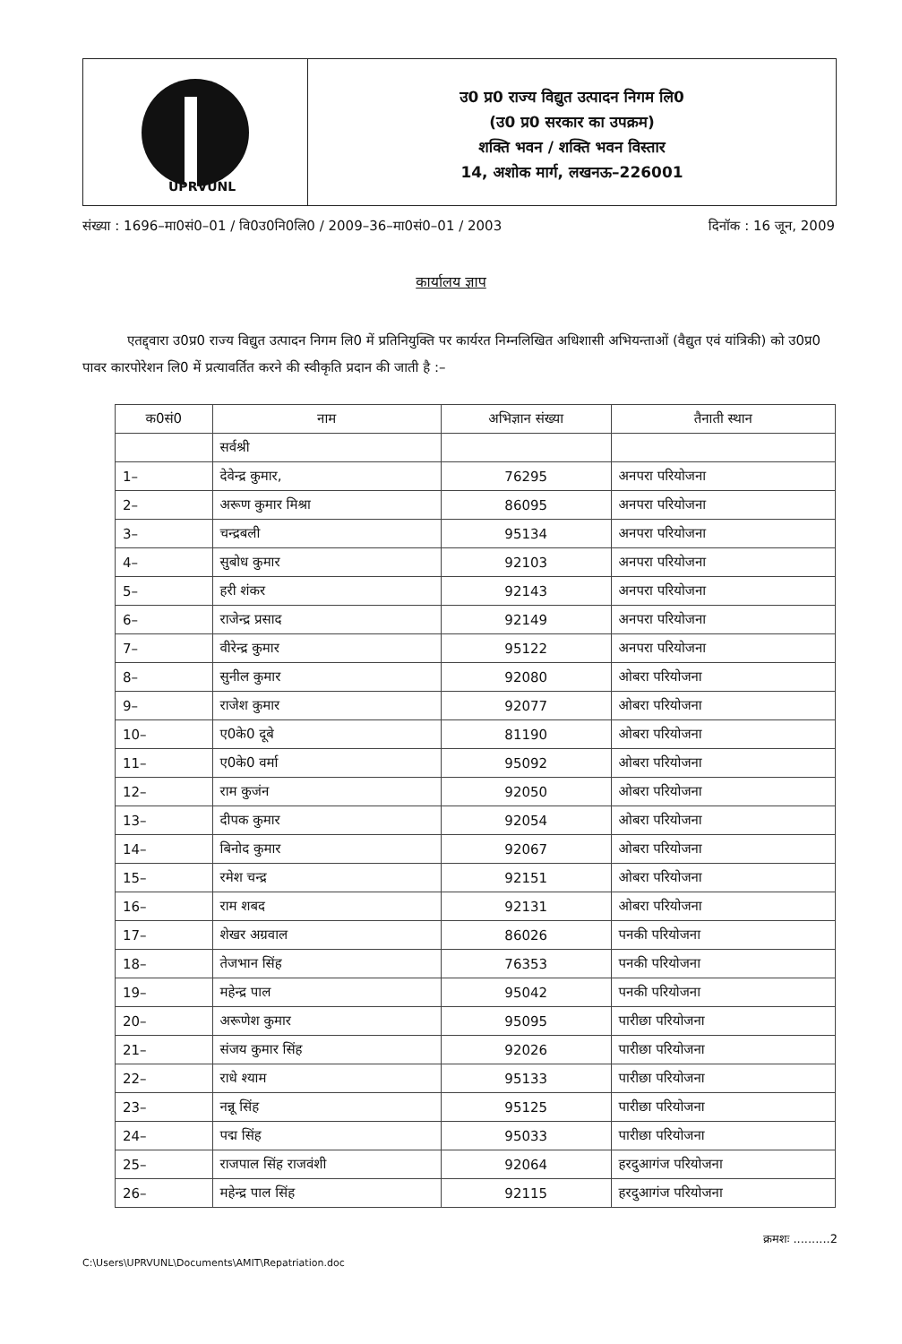UPRVUNL
उ0 प्र0 राज्य विद्युत उत्पादन निगम लि0
(उ0 प्र0 सरकार का उपक्रम)
शक्ति भवन / शक्ति भवन विस्तार
14, अशोक मार्ग, लखनऊ–226001
संख्या : 1696–मा0सं0–01 / वि0उ0नि0लि0 / 2009–36–मा0सं0–01 / 2003 दिनॉक : 16 जून, 2009
कार्यालय ज्ञाप
एतद्द्वारा उ0प्र0 राज्य विद्युत उत्पादन निगम लि0 में प्रतिनियुक्ति पर कार्यरत निम्नलिखित अधिशासी अभियन्ताओं (वैद्युत एवं यांत्रिकी) को उ0प्र0 पावर कारपोरेशन लि0 में प्रत्यावर्तित करने की स्वीकृति प्रदान की जाती है :–
| क0सं0 | नाम | अभिज्ञान संख्या | तैनाती स्थान |
| --- | --- | --- | --- |
| | सर्वश्री | | |
| 1– | देवेन्द्र कुमार, | 76295 | अनपरा परियोजना |
| 2– | अरूण कुमार मिश्रा | 86095 | अनपरा परियोजना |
| 3– | चन्द्रबली | 95134 | अनपरा परियोजना |
| 4– | सुबोध कुमार | 92103 | अनपरा परियोजना |
| 5– | हरी शंकर | 92143 | अनपरा परियोजना |
| 6– | राजेन्द्र प्रसाद | 92149 | अनपरा परियोजना |
| 7– | वीरेन्द्र कुमार | 95122 | अनपरा परियोजना |
| 8– | सुनील कुमार | 92080 | ओबरा परियोजना |
| 9– | राजेश कुमार | 92077 | ओबरा परियोजना |
| 10– | ए0के0 दूबे | 81190 | ओबरा परियोजना |
| 11– | ए0के0 वर्मा | 95092 | ओबरा परियोजना |
| 12– | राम कुजंन | 92050 | ओबरा परियोजना |
| 13– | दीपक कुमार | 92054 | ओबरा परियोजना |
| 14– | बिनोद कुमार | 92067 | ओबरा परियोजना |
| 15– | रमेश चन्द्र | 92151 | ओबरा परियोजना |
| 16– | राम शबद | 92131 | ओबरा परियोजना |
| 17– | शेखर अग्रवाल | 86026 | पनकी परियोजना |
| 18– | तेजभान सिंह | 76353 | पनकी परियोजना |
| 19– | महेन्द्र पाल | 95042 | पनकी परियोजना |
| 20– | अरूणेश कुमार | 95095 | पारीछा परियोजना |
| 21– | संजय कुमार सिंह | 92026 | पारीछा परियोजना |
| 22– | राधे श्याम | 95133 | पारीछा परियोजना |
| 23– | नन्नू सिंह | 95125 | पारीछा परियोजना |
| 24– | पद्म सिंह | 95033 | पारीछा परियोजना |
| 25– | राजपाल सिंह राजवंशी | 92064 | हरदुआगंज परियोजना |
| 26– | महेन्द्र पाल सिंह | 92115 | हरदुआगंज परियोजना |
C:\Users\UPRVUNL\Documents\AMIT\Repatriation.doc क्रमशः ..........2